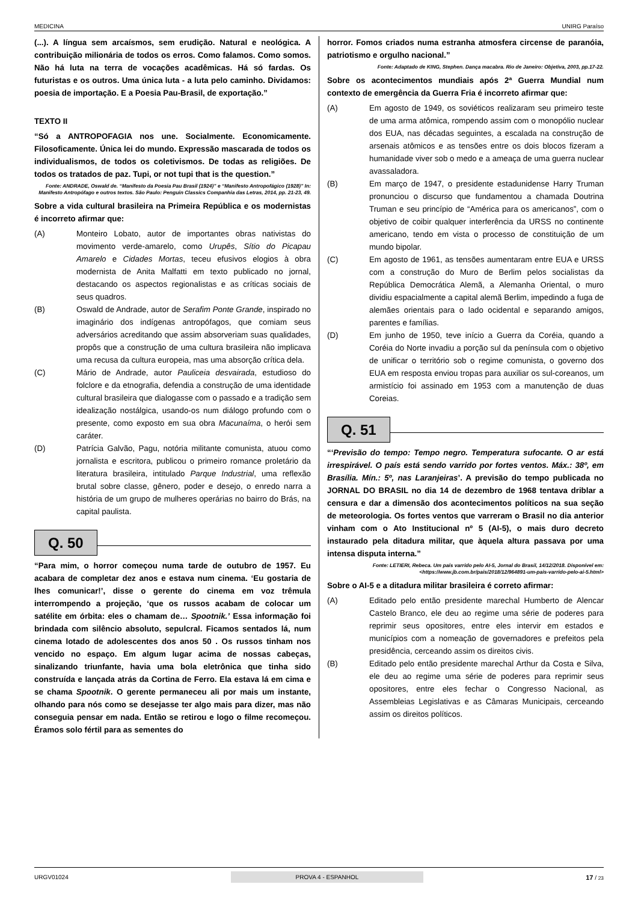MEDICINA UNIRG Paraíso
(...). A língua sem arcaísmos, sem erudição. Natural e neológica. A contribuição milionária de todos os erros. Como falamos. Como somos. Não há luta na terra de vocações acadêmicas. Há só fardas. Os futuristas e os outros. Uma única luta - a luta pelo caminho. Dividamos: poesia de importação. E a Poesia Pau-Brasil, de exportação.”
TEXTO II
“Só a ANTROPOFAGIA nos une. Socialmente. Economicamente. Filosoficamente. Única lei do mundo. Expressão mascarada de todos os individualismos, de todos os coletivismos. De todas as religiões. De todos os tratados de paz. Tupi, or not tupi that is the question.”
Fonte: ANDRADE, Oswald de. “Manifesto da Poesia Pau Brasil (1924)” e “Manifesto Antropofágico (1928)” In: Manifesto Antropófago e outros textos. São Paulo: Penguin Classics Companhia das Letras, 2014, pp. 21-23, 49.
Sobre a vida cultural brasileira na Primeira República e os modernistas é incorreto afirmar que:
(A) Monteiro Lobato, autor de importantes obras nativistas do movimento verde-amarelo, como Urupês, Sítio do Picapau Amarelo e Cidades Mortas, teceu efusivos elogios à obra modernista de Anita Malfatti em texto publicado no jornal, destacando os aspectos regionalistas e as críticas sociais de seus quadros.
(B) Oswald de Andrade, autor de Serafim Ponte Grande, inspirado no imaginário dos indígenas antropófagos, que comiam seus adversários acreditando que assim absorveriam suas qualidades, propôs que a construção de uma cultura brasileira não implicava uma recusa da cultura europeia, mas uma absorção crítica dela.
(C) Mário de Andrade, autor Pauliceia desvairada, estudioso do folclore e da etnografia, defendia a construção de uma identidade cultural brasileira que dialogasse com o passado e a tradição sem idealização nostálgica, usando-os num diálogo profundo com o presente, como exposto em sua obra Macunaíma, o herói sem caráter.
(D) Patrícia Galvão, Pagu, notória militante comunista, atuou como jornalista e escritora, publicou o primeiro romance proletário da literatura brasileira, intitulado Parque Industrial, uma reflexão brutal sobre classe, gênero, poder e desejo, o enredo narra a história de um grupo de mulheres operárias no bairro do Brás, na capital paulista.
Q. 50
“Para mim, o horror começou numa tarde de outubro de 1957. Eu acabara de completar dez anos e estava num cinema. ‘Eu gostaria de lhes comunicar!’, disse o gerente do cinema em voz trêmula interrompendo a projeção, ‘que os russos acabam de colocar um satélite em órbita: eles o chamam de… Spootnik.’ Essa informação foi brindada com silêncio absoluto, sepulcral. Ficamos sentados lá, num cinema lotado de adolescentes dos anos 50 . Os russos tinham nos vencido no espaço. Em algum lugar acima de nossas cabeças, sinalizando triunfante, havia uma bola eletrônica que tinha sido construída e lançada atrás da Cortina de Ferro. Ela estava lá em cima e se chama Spootnik. O gerente permaneceu ali por mais um instante, olhando para nós como se desejasse ter algo mais para dizer, mas não conseguia pensar em nada. Então se retirou e logo o filme recomeçou. Éramos solo fértil para as sementes do
horror. Fomos criados numa estranha atmosfera circense de paranóia, patriotismo e orgulho nacional.”
Fonte: Adaptado de KING, Stephen. Dança macabra. Rio de Janeiro: Objetiva, 2003, pp.17-22.
Sobre os acontecimentos mundiais após 2ª Guerra Mundial num contexto de emergência da Guerra Fria é incorreto afirmar que:
(A) Em agosto de 1949, os soviéticos realizaram seu primeiro teste de uma arma atômica, rompendo assim com o monopólio nuclear dos EUA, nas décadas seguintes, a escalada na construção de arsenais atômicos e as tensões entre os dois blocos fizeram a humanidade viver sob o medo e a ameaça de uma guerra nuclear avassaladora.
(B) Em março de 1947, o presidente estadunidense Harry Truman pronunciou o discurso que fundamentou a chamada Doutrina Truman e seu princípio de “América para os americanos”, com o objetivo de coibir qualquer interferência da URSS no continente americano, tendo em vista o processo de constituição de um mundo bipolar.
(C) Em agosto de 1961, as tensões aumentaram entre EUA e URSS com a construção do Muro de Berlim pelos socialistas da República Democrática Alemã, a Alemanha Oriental, o muro dividiu espacialmente a capital alemã Berlim, impedindo a fuga de alemães orientais para o lado ocidental e separando amigos, parentes e famílias.
(D) Em junho de 1950, teve início a Guerra da Coréia, quando a Coréia do Norte invadiu a porção sul da península com o objetivo de unificar o território sob o regime comunista, o governo dos EUA em resposta enviou tropas para auxiliar os sul-coreanos, um armistício foi assinado em 1953 com a manutenção de duas Coreias.
Q. 51
“‘Previsão do tempo: Tempo negro. Temperatura sufocante. O ar está irrespirável. O país está sendo varrido por fortes ventos. Máx.: 38º, em Brasília. Mín.: 5º, nas Laranjeiras’. A previsão do tempo publicada no JORNAL DO BRASIL no dia 14 de dezembro de 1968 tentava driblar a censura e dar a dimensão dos acontecimentos políticos na sua seção de meteorologia. Os fortes ventos que varreram o Brasil no dia anterior vinham com o Ato Institucional nº 5 (AI-5), o mais duro decreto instaurado pela ditadura militar, que àquela altura passava por uma intensa disputa interna.”
Fonte: LETIERI, Rebeca. Um país varrido pelo AI-5, Jornal do Brasil, 14/12/2018. Disponível em: <https://www.jb.com.br/pais/2018/12/964891-um-pais-varrido-pelo-ai-5.html>
Sobre o AI-5 e a ditadura militar brasileira é correto afirmar:
(A) Editado pelo então presidente marechal Humberto de Alencar Castelo Branco, ele deu ao regime uma série de poderes para reprimir seus opositores, entre eles intervir em estados e municípios com a nomeação de governadores e prefeitos pela presidência, cerceando assim os direitos civis.
(B) Editado pelo então presidente marechal Arthur da Costa e Silva, ele deu ao regime uma série de poderes para reprimir seus opositores, entre eles fechar o Congresso Nacional, as Assembleias Legislativas e as Câmaras Municipais, cerceando assim os direitos políticos.
URGV01024 PROVA 4 - ESPANHOL 17 / 23